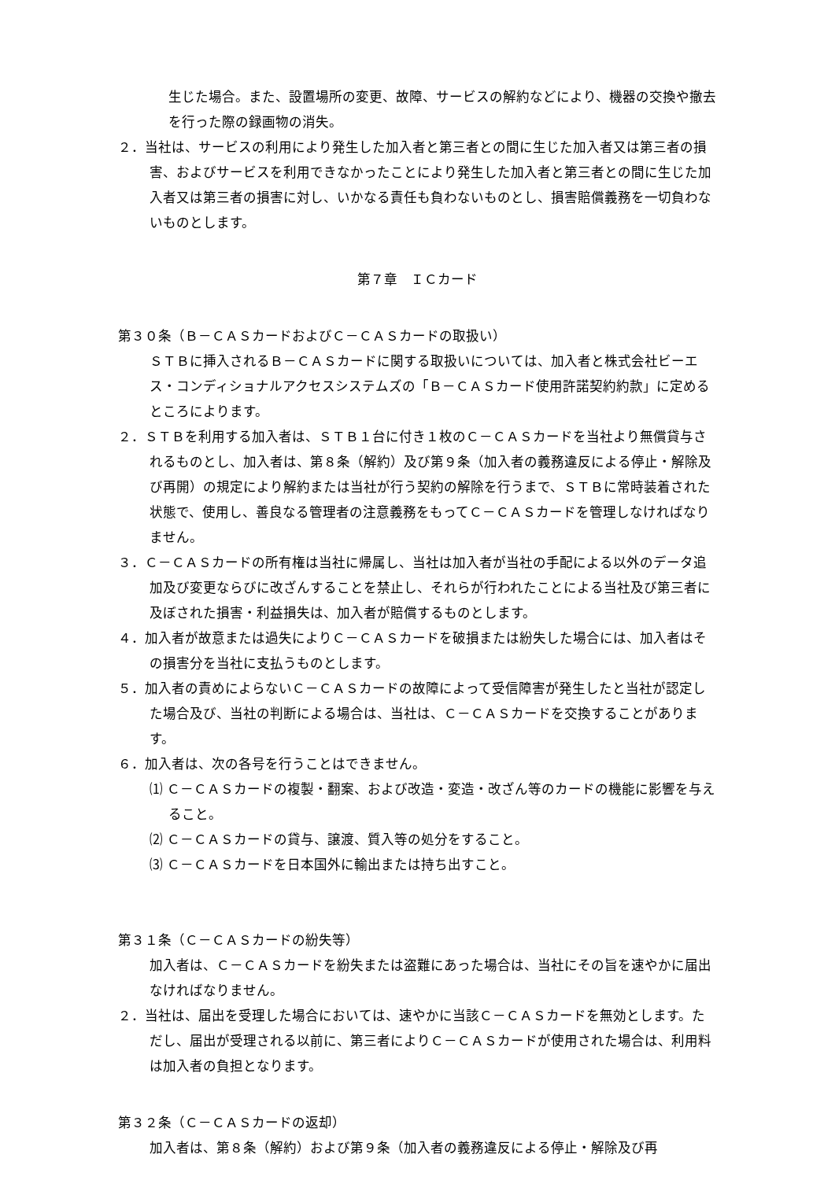生じた場合。また、設置場所の変更、故障、サービスの解約などにより、機器の交換や撤去を行った際の録画物の消失。
２．当社は、サービスの利用により発生した加入者と第三者との間に生じた加入者又は第三者の損害、およびサービスを利用できなかったことにより発生した加入者と第三者との間に生じた加入者又は第三者の損害に対し、いかなる責任も負わないものとし、損害賠償義務を一切負わないものとします。
第７章　ＩＣカード
第３０条（Ｂ－ＣＡＳカードおよびＣ－ＣＡＳカードの取扱い）
ＳＴＢに挿入されるＢ－ＣＡＳカードに関する取扱いについては、加入者と株式会社ビーエス・コンディショナルアクセスシステムズの「Ｂ－ＣＡＳカード使用許諾契約約款」に定めるところによります。
２．ＳＴＢを利用する加入者は、ＳＴＢ１台に付き１枚のＣ－ＣＡＳカードを当社より無償貸与されるものとし、加入者は、第８条（解約）及び第９条（加入者の義務違反による停止・解除及び再開）の規定により解約または当社が行う契約の解除を行うまで、ＳＴＢに常時装着された状態で、使用し、善良なる管理者の注意義務をもってＣ－ＣＡＳカードを管理しなければなりません。
３．Ｃ－ＣＡＳカードの所有権は当社に帰属し、当社は加入者が当社の手配による以外のデータ追加及び変更ならびに改ざんすることを禁止し、それらが行われたことによる当社及び第三者に及ぼされた損害・利益損失は、加入者が賠償するものとします。
４．加入者が故意または過失によりＣ－ＣＡＳカードを破損または紛失した場合には、加入者はその損害分を当社に支払うものとします。
５．加入者の責めによらないＣ－ＣＡＳカードの故障によって受信障害が発生したと当社が認定した場合及び、当社の判断による場合は、当社は、Ｃ－ＣＡＳカードを交換することがあります。
６．加入者は、次の各号を行うことはできません。
⑴ Ｃ－ＣＡＳカードの複製・翻案、および改造・変造・改ざん等のカードの機能に影響を与えること。
⑵ Ｃ－ＣＡＳカードの貸与、譲渡、質入等の処分をすること。
⑶ Ｃ－ＣＡＳカードを日本国外に輸出または持ち出すこと。
第３１条（Ｃ－ＣＡＳカードの紛失等）
加入者は、Ｃ－ＣＡＳカードを紛失または盗難にあった場合は、当社にその旨を速やかに届出なければなりません。
２．当社は、届出を受理した場合においては、速やかに当該Ｃ－ＣＡＳカードを無効とします。ただし、届出が受理される以前に、第三者によりＣ－ＣＡＳカードが使用された場合は、利用料は加入者の負担となります。
第３２条（Ｃ－ＣＡＳカードの返却）
加入者は、第８条（解約）および第９条（加入者の義務違反による停止・解除及び再